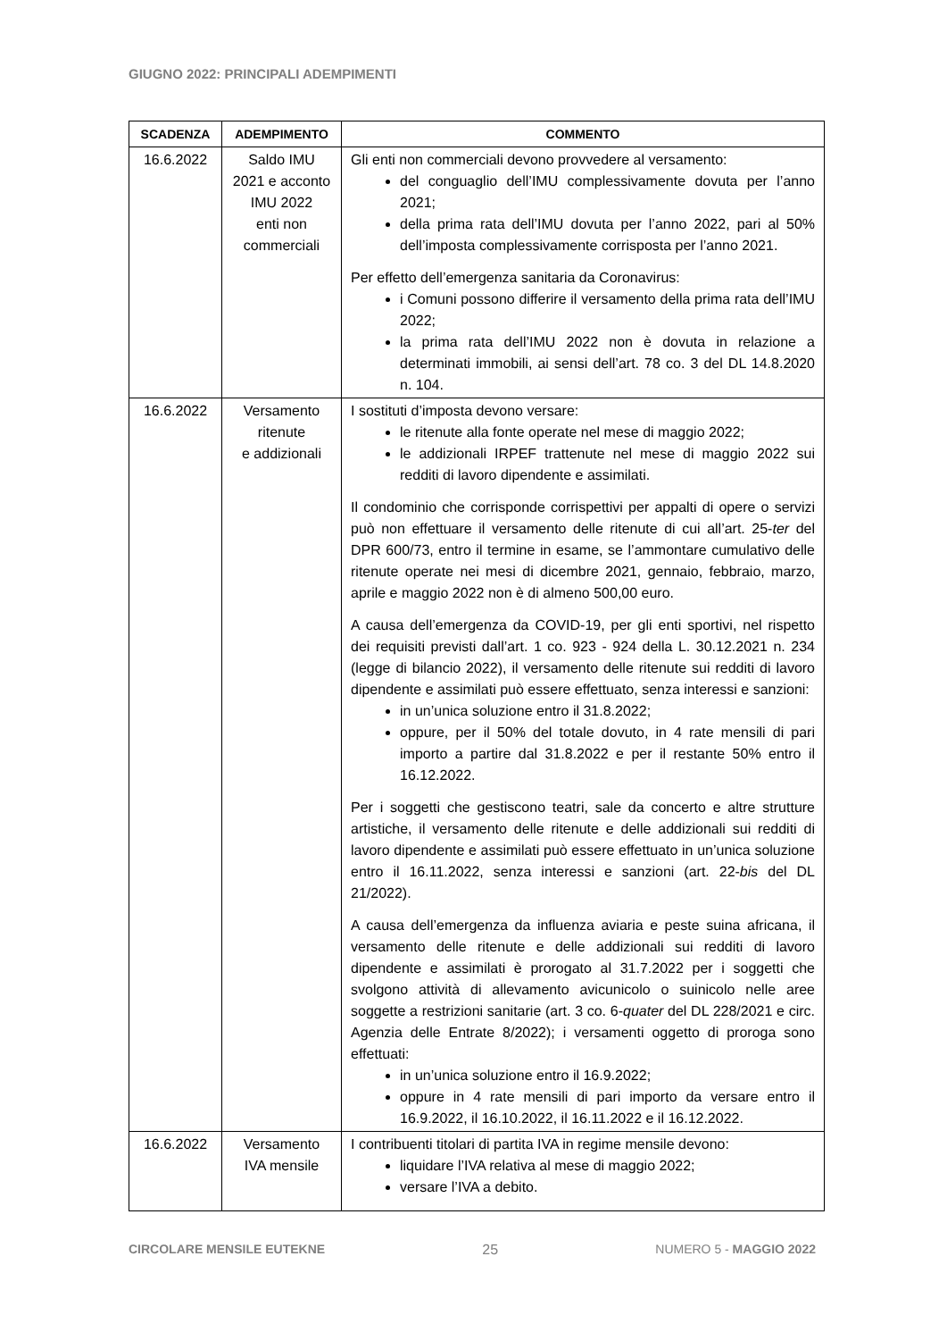GIUGNO 2022: PRINCIPALI ADEMPIMENTI
| SCADENZA | ADEMPIMENTO | COMMENTO |
| --- | --- | --- |
| 16.6.2022 | Saldo IMU 2021 e acconto IMU 2022 enti non commerciali | Gli enti non commerciali devono provvedere al versamento: del conguaglio dell’IMU complessivamente dovuta per l’anno 2021; della prima rata dell’IMU dovuta per l’anno 2022, pari al 50% dell’imposta complessivamente corrisposta per l’anno 2021. Per effetto dell’emergenza sanitaria da Coronavirus: i Comuni possono differire il versamento della prima rata dell’IMU 2022; la prima rata dell’IMU 2022 non è dovuta in relazione a determinati immobili, ai sensi dell’art. 78 co. 3 del DL 14.8.2020 n. 104. |
| 16.6.2022 | Versamento ritenute e addizionali | I sostituti d’imposta devono versare: le ritenute alla fonte operate nel mese di maggio 2022; le addizionali IRPEF trattenute nel mese di maggio 2022 sui redditi di lavoro dipendente e assimilati. Il condominio che corrisponde corrispettivi per appalti di opere o servizi può non effettuare il versamento delle ritenute di cui all’art. 25- ter del DPR 600/73, entro il termine in esame, se l’ammontare cumulativo delle ritenute operate nei mesi di dicembre 2021, gennaio, febbraio, marzo, aprile e maggio 2022 non è di almeno 500,00 euro. A causa dell’emergenza da COVID-19, per gli enti sportivi, nel rispetto dei requisiti previsti dall’art. 1 co. 923 - 924 della L. 30.12.2021 n. 234 (legge di bilancio 2022), il versamento delle ritenute sui redditi di lavoro dipendente e assimilati può essere effettuato, senza interessi e sanzioni: in un’unica soluzione entro il 31.8.2022; oppure, per il 50% del totale dovuto, in 4 rate mensili di pari importo a partire dal 31.8.2022 e per il restante 50% entro il 16.12.2022. Per i soggetti che gestiscono teatri, sale da concerto e altre strutture artistiche, il versamento delle ritenute e delle addizionali sui redditi di lavoro dipendente e assimilati può essere effettuato in un’unica soluzione entro il 16.11.2022, senza interessi e sanzioni (art. 22- bis del DL 21/2022). A causa dell’emergenza da influenza aviaria e peste suina africana, il versamento delle ritenute e delle addizionali sui redditi di lavoro dipendente e assimilati è prorogato al 31.7.2022 per i soggetti che svolgono attività di allevamento avicunicolo o suinicolo nelle aree soggette a restrizioni sanitarie (art. 3 co. 6- quater del DL 228/2021 e circ. Agenzia delle Entrate 8/2022); i versamenti oggetto di proroga sono effettuati: in un’unica soluzione entro il 16.9.2022; oppure in 4 rate mensili di pari importo da versare entro il 16.9.2022, il 16.10.2022, il 16.11.2022 e il 16.12.2022. |
| 16.6.2022 | Versamento IVA mensile | I contribuenti titolari di partita IVA in regime mensile devono: liquidare l’IVA relativa al mese di maggio 2022; versare l’IVA a debito. |
CIRCOLARE MENSILE EUTEKNE 25 NUMERO 5 - MAGGIO 2022